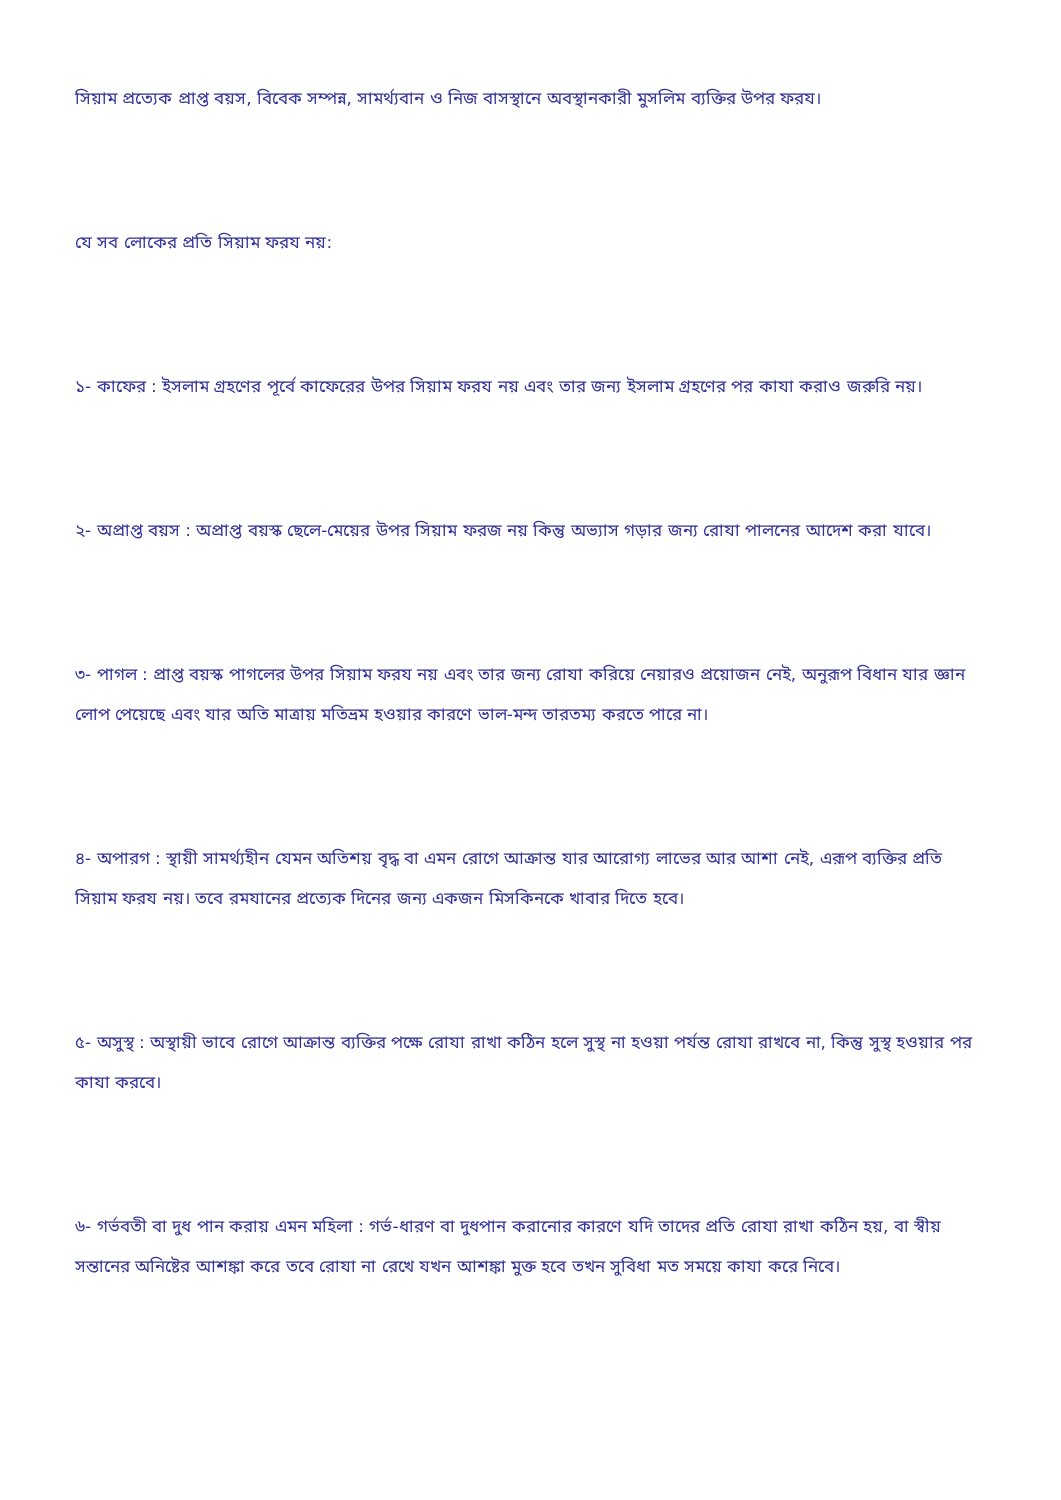সিয়াম প্রত্যেক প্রাপ্ত বয়স, বিবেক সম্পন্ন, সামর্থ্যবান ও নিজ বাসস্থানে অবস্থানকারী মুসলিম ব্যক্তির উপর ফরয।
যে সব লোকের প্রতি সিয়াম ফরয নয়:
১- কাফের : ইসলাম গ্রহণের পূর্বে কাফেরের উপর সিয়াম ফরয নয় এবং তার জন্য ইসলাম গ্রহণের পর কাযা করাও জরুরি নয়।
২- অপ্রাপ্ত বয়স : অপ্রাপ্ত বয়স্ক ছেলে-মেয়ের উপর সিয়াম ফরজ নয় কিন্তু অভ্যাস গড়ার জন্য রোযা পালনের আদেশ করা যাবে।
৩- পাগল : প্রাপ্ত বয়স্ক পাগলের উপর সিয়াম ফরয নয় এবং তার জন্য রোযা করিয়ে নেয়ারও প্রয়োজন নেই, অনুরূপ বিধান যার জ্ঞান লোপ পেয়েছে এবং যার অতি মাত্রায় মতিভ্রম হওয়ার কারণে ভাল-মন্দ তারতম্য করতে পারে না।
৪- অপারগ : স্থায়ী সামর্থ্যহীন যেমন অতিশয় বৃদ্ধ বা এমন রোগে আক্রান্ত যার আরোগ্য লাভের আর আশা নেই, এরূপ ব্যক্তির প্রতি সিয়াম ফরয নয়। তবে রমযানের প্রত্যেক দিনের জন্য একজন মিসকিনকে খাবার দিতে হবে।
৫- অসুস্থ : অস্থায়ী ভাবে রোগে আক্রান্ত ব্যক্তির পক্ষে রোযা রাখা কঠিন হলে সুস্থ না হওয়া পর্যন্ত রোযা রাখবে না, কিন্তু সুস্থ হওয়ার পর কাযা করবে।
৬- গর্ভবতী বা দুধ পান করায় এমন মহিলা : গর্ভ-ধারণ বা দুধপান করানোর কারণে যদি তাদের প্রতি রোযা রাখা কঠিন হয়, বা স্বীয় সন্তানের অনিষ্টের আশঙ্কা করে তবে রোযা না রেখে যখন আশঙ্কা মুক্ত হবে তখন সুবিধা মত সময়ে কাযা করে নিবে।